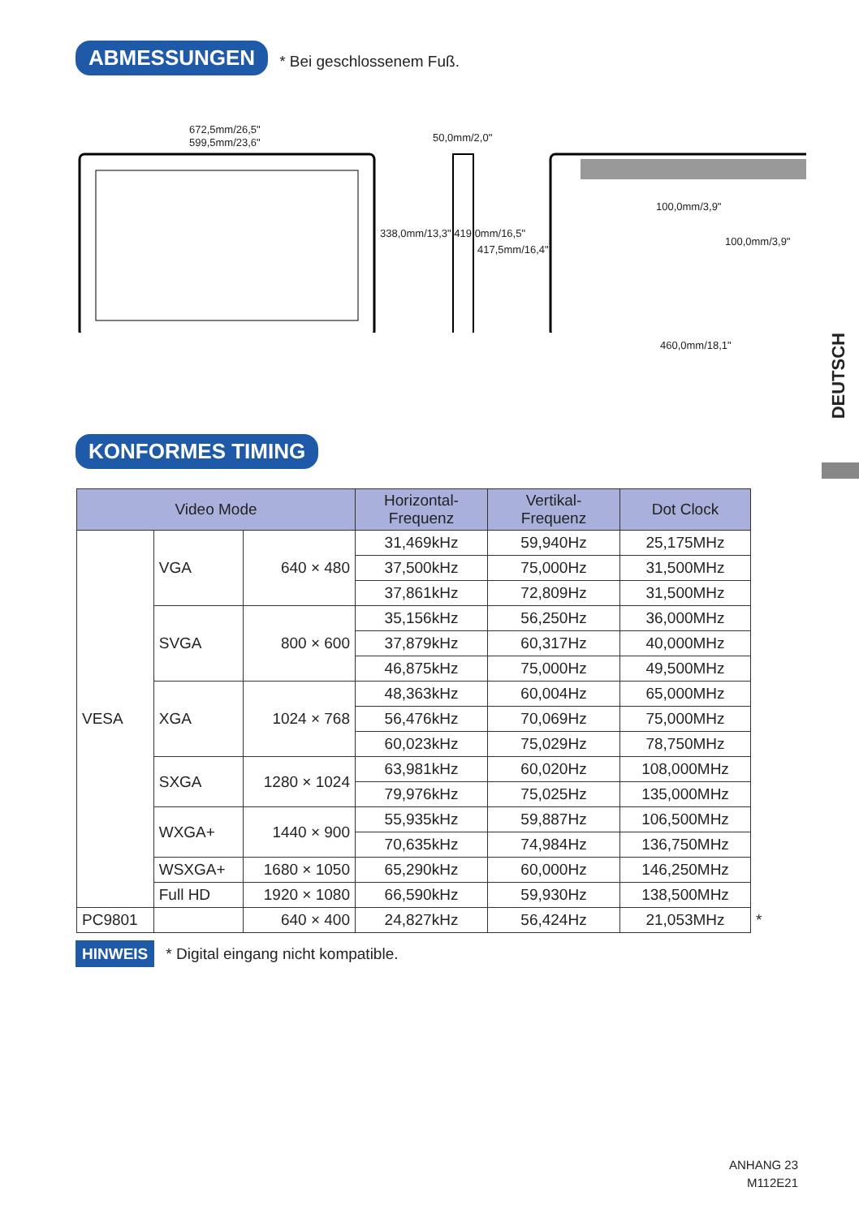ABMESSUNGEN * Bei geschlossenem Fuß.
672,5mm/26,5"
599,5mm/23,6" 50,0mm/2,0"
100,0mm/3,9"
100,0mm/3,9"
338,0mm/13,3" 419,0mm/16,5"
417,5mm/16,4"
460,0mm/18,1"
DEUTSCH
KONFORMES TIMING
| Video Mode | | | Horizontal- Frequenz | Vertikal- Frequenz | Dot Clock | |
| --- | --- | --- | --- | --- | --- | --- |
| VESA | VGA | 640 × 480 | 31,469kHz | 59,940Hz | 25,175MHz | |
| | | | 37,500kHz | 75,000Hz | 31,500MHz | |
| | | | 37,861kHz | 72,809Hz | 31,500MHz | |
| | SVGA | 800 × 600 | 35,156kHz | 56,250Hz | 36,000MHz | |
| | | | 37,879kHz | 60,317Hz | 40,000MHz | |
| | | | 46,875kHz | 75,000Hz | 49,500MHz | |
| | XGA | 1024 × 768 | 48,363kHz | 60,004Hz | 65,000MHz | |
| | | | 56,476kHz | 70,069Hz | 75,000MHz | |
| | | | 60,023kHz | 75,029Hz | 78,750MHz | |
| | SXGA | 1280 × 1024 | 63,981kHz | 60,020Hz | 108,000MHz | |
| | | | 79,976kHz | 75,025Hz | 135,000MHz | |
| | WXGA+ | 1440 × 900 | 55,935kHz | 59,887Hz | 106,500MHz | |
| | | | 70,635kHz | 74,984Hz | 136,750MHz | |
| | WSXGA+ | 1680 × 1050 | 65,290kHz | 60,000Hz | 146,250MHz | |
| | Full HD | 1920 × 1080 | 66,590kHz | 59,930Hz | 138,500MHz | |
| PC9801 | | 640 × 400 | 24,827kHz | 56,424Hz | 21,053MHz | * |
HINWEIS * Digital eingang nicht kompatible.
ANHANG 23
M112E21